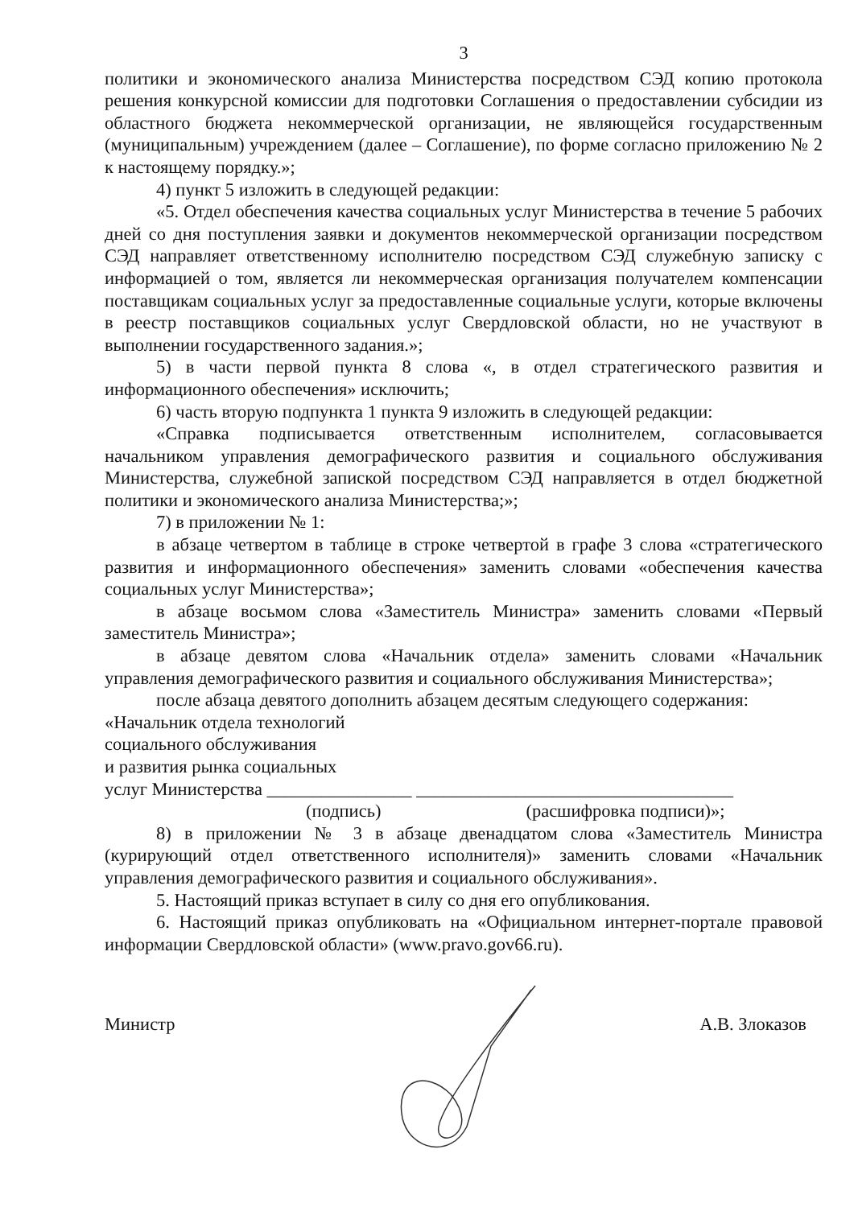3
политики и экономического анализа Министерства посредством СЭД копию протокола решения конкурсной комиссии для подготовки Соглашения о предоставлении субсидии из областного бюджета некоммерческой организации, не являющейся государственным (муниципальным) учреждением (далее – Соглашение), по форме согласно приложению № 2 к настоящему порядку.»;
4) пункт 5 изложить в следующей редакции:
«5. Отдел обеспечения качества социальных услуг Министерства в течение 5 рабочих дней со дня поступления заявки и документов некоммерческой организации посредством СЭД направляет ответственному исполнителю посредством СЭД служебную записку с информацией о том, является ли некоммерческая организация получателем компенсации поставщикам социальных услуг за предоставленные социальные услуги, которые включены в реестр поставщиков социальных услуг Свердловской области, но не участвуют в выполнении государственного задания.»;
5) в части первой пункта 8 слова «, в отдел стратегического развития и информационного обеспечения» исключить;
6) часть вторую подпункта 1 пункта 9 изложить в следующей редакции:
«Справка подписывается ответственным исполнителем, согласовывается начальником управления демографического развития и социального обслуживания Министерства, служебной запиской посредством СЭД направляется в отдел бюджетной политики и экономического анализа Министерства;»;
7) в приложении № 1:
в абзаце четвертом в таблице в строке четвертой в графе 3 слова «стратегического развития и информационного обеспечения» заменить словами «обеспечения качества социальных услуг Министерства»;
в абзаце восьмом слова «Заместитель Министра» заменить словами «Первый заместитель Министра»;
в абзаце девятом слова «Начальник отдела» заменить словами «Начальник управления демографического развития и социального обслуживания Министерства»;
после абзаца девятого дополнить абзацем десятым следующего содержания:
«Начальник отдела технологий
социального обслуживания
и развития рынка социальных
услуг Министерства ________________ ___________________________________
(подпись) (расшифровка подписи)»;
8) в приложении № 3 в абзаце двенадцатом слова «Заместитель Министра (курирующий отдел ответственного исполнителя)» заменить словами «Начальник управления демографического развития и социального обслуживания».
5. Настоящий приказ вступает в силу со дня его опубликования.
6. Настоящий приказ опубликовать на «Официальном интернет-портале правовой информации Свердловской области» (www.pravo.gov66.ru).
Министр А.В. Злоказов